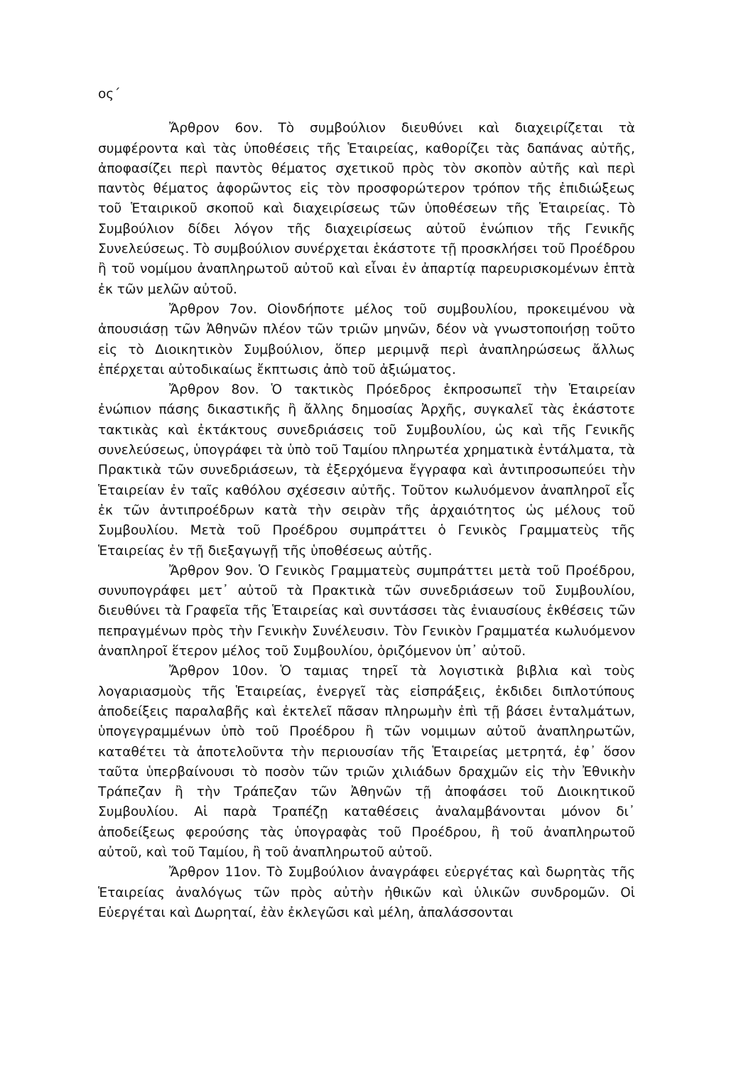ος΄
Ἄρθρον 6ον. Τὸ συμβούλιον διευθύνει καὶ διαχειρίζεται τὰ συμφέροντα καὶ τὰς ὑποθέσεις τῆς Ἑταιρείας, καθορίζει τὰς δαπάνας αὐτῆς, ἀποφασίζει περὶ παντὸς θέματος σχετικοῦ πρὸς τὸν σκοπὸν αὐτῆς καὶ περὶ παντὸς θέματος ἀφορῶντος εἰς τὸν προσφορώτερον τρόπον τῆς ἐπιδιώξεως τοῦ Ἑταιρικοῦ σκοποῦ καὶ διαχειρίσεως τῶν ὑποθέσεων τῆς Ἑταιρείας. Τὸ Συμβούλιον δίδει λόγον τῆς διαχειρίσεως αὐτοῦ ἐνώπιον τῆς Γενικῆς Συνελεύσεως. Τὸ συμβούλιον συνέρχεται ἑκάστοτε τῇ προσκλήσει τοῦ Προέδρου ἢ τοῦ νομίμου ἀναπληρωτοῦ αὐτοῦ καὶ εἶναι ἐν ἀπαρτίᾳ παρευρισκομένων ἑπτὰ ἐκ τῶν μελῶν αὐτοῦ.
Ἄρθρον 7ον. Οἱονδήποτε μέλος τοῦ συμβουλίου, προκειμένου νὰ ἀπουσιάσῃ τῶν Ἀθηνῶν πλέον τῶν τριῶν μηνῶν, δέον νὰ γνωστοποιήσῃ τοῦτο εἰς τὸ Διοικητικὸν Συμβούλιον, ὅπερ μεριμνᾷ περὶ ἀναπληρώσεως ἄλλως ἐπέρχεται αὐτοδικαίως ἔκπτωσις ἀπὸ τοῦ ἀξιώματος.
Ἄρθρον 8ον. Ὁ τακτικὸς Πρόεδρος ἐκπροσωπεῖ τὴν Ἑταιρείαν ἐνώπιον πάσης δικαστικῆς ἢ ἄλλης δημοσίας Ἀρχῆς, συγκαλεῖ τὰς ἑκάστοτε τακτικὰς καὶ ἐκτάκτους συνεδριάσεις τοῦ Συμβουλίου, ὡς καὶ τῆς Γενικῆς συνελεύσεως, ὑπογράφει τὰ ὑπὸ τοῦ Ταμίου πληρωτέα χρηματικὰ ἐντάλματα, τὰ Πρακτικὰ τῶν συνεδριάσεων, τὰ ἐξερχόμενα ἔγγραφα καὶ ἀντιπροσωπεύει τὴν Ἑταιρείαν ἐν ταῖς καθόλου σχέσεσιν αὐτῆς. Τοῦτον κωλυόμενον ἀναπληροῖ εἷς ἐκ τῶν ἀντιπροέδρων κατὰ τὴν σειρὰν τῆς ἀρχαιότητος ὡς μέλους τοῦ Συμβουλίου. Μετὰ τοῦ Προέδρου συμπράττει ὁ Γενικὸς Γραμματεὺς τῆς Ἑταιρείας ἐν τῇ διεξαγωγῇ τῆς ὑποθέσεως αὐτῆς.
Ἄρθρον 9ον. Ὁ Γενικὸς Γραμματεὺς συμπράττει μετὰ τοῦ Προέδρου, συνυπογράφει μετ᾽ αὐτοῦ τὰ Πρακτικὰ τῶν συνεδριάσεων τοῦ Συμβουλίου, διευθύνει τὰ Γραφεῖα τῆς Ἑταιρείας καὶ συντάσσει τὰς ἐνιαυσίους ἐκθέσεις τῶν πεπραγμένων πρὸς τὴν Γενικὴν Συνέλευσιν. Τὸν Γενικὸν Γραμματέα κωλυόμενον ἀναπληροῖ ἕτερον μέλος τοῦ Συμβουλίου, ὁριζόμενον ὑπ᾽ αὐτοῦ.
Ἄρθρον 10ον. Ὁ ταμιας τηρεῖ τὰ λογιστικὰ βιβλια καὶ τοὺς λογαριασμοὺς τῆς Ἑταιρείας, ἐνεργεῖ τὰς εἰσπράξεις, ἐκδιδει διπλοτύπους ἀποδείξεις παραλαβῆς καὶ ἐκτελεῖ πᾶσαν πληρωμὴν ἐπὶ τῇ βάσει ἐνταλμάτων, ὑπογεγραμμένων ὑπὸ τοῦ Προέδρου ἢ τῶν νομιμων αὐτοῦ ἀναπληρωτῶν, καταθέτει τὰ ἀποτελοῦντα τὴν περιουσίαν τῆς Ἑταιρείας μετρητά, ἐφ᾽ ὅσον ταῦτα ὑπερβαίνουσι τὸ ποσὸν τῶν τριῶν χιλιάδων δραχμῶν εἰς τὴν Ἐθνικὴν Τράπεζαν ἢ τὴν Τράπεζαν τῶν Ἀθηνῶν τῇ ἀποφάσει τοῦ Διοικητικοῦ Συμβουλίου. Αἱ παρὰ Τραπέζῃ καταθέσεις ἀναλαμβάνονται μόνον δι᾽ ἀποδείξεως φερούσης τὰς ὑπογραφὰς τοῦ Προέδρου, ἢ τοῦ ἀναπληρωτοῦ αὐτοῦ, καὶ τοῦ Ταμίου, ἢ τοῦ ἀναπληρωτοῦ αὐτοῦ.
Ἄρθρον 11ον. Τὸ Συμβούλιον ἀναγράφει εὐεργέτας καὶ δωρητὰς τῆς Ἑταιρείας ἀναλόγως τῶν πρὸς αὐτὴν ἠθικῶν καὶ ὑλικῶν συνδρομῶν. Οἱ Εὐεργέται καὶ Δωρηταί, ἐὰν ἐκλεγῶσι καὶ μέλη, ἀπαλάσσονται